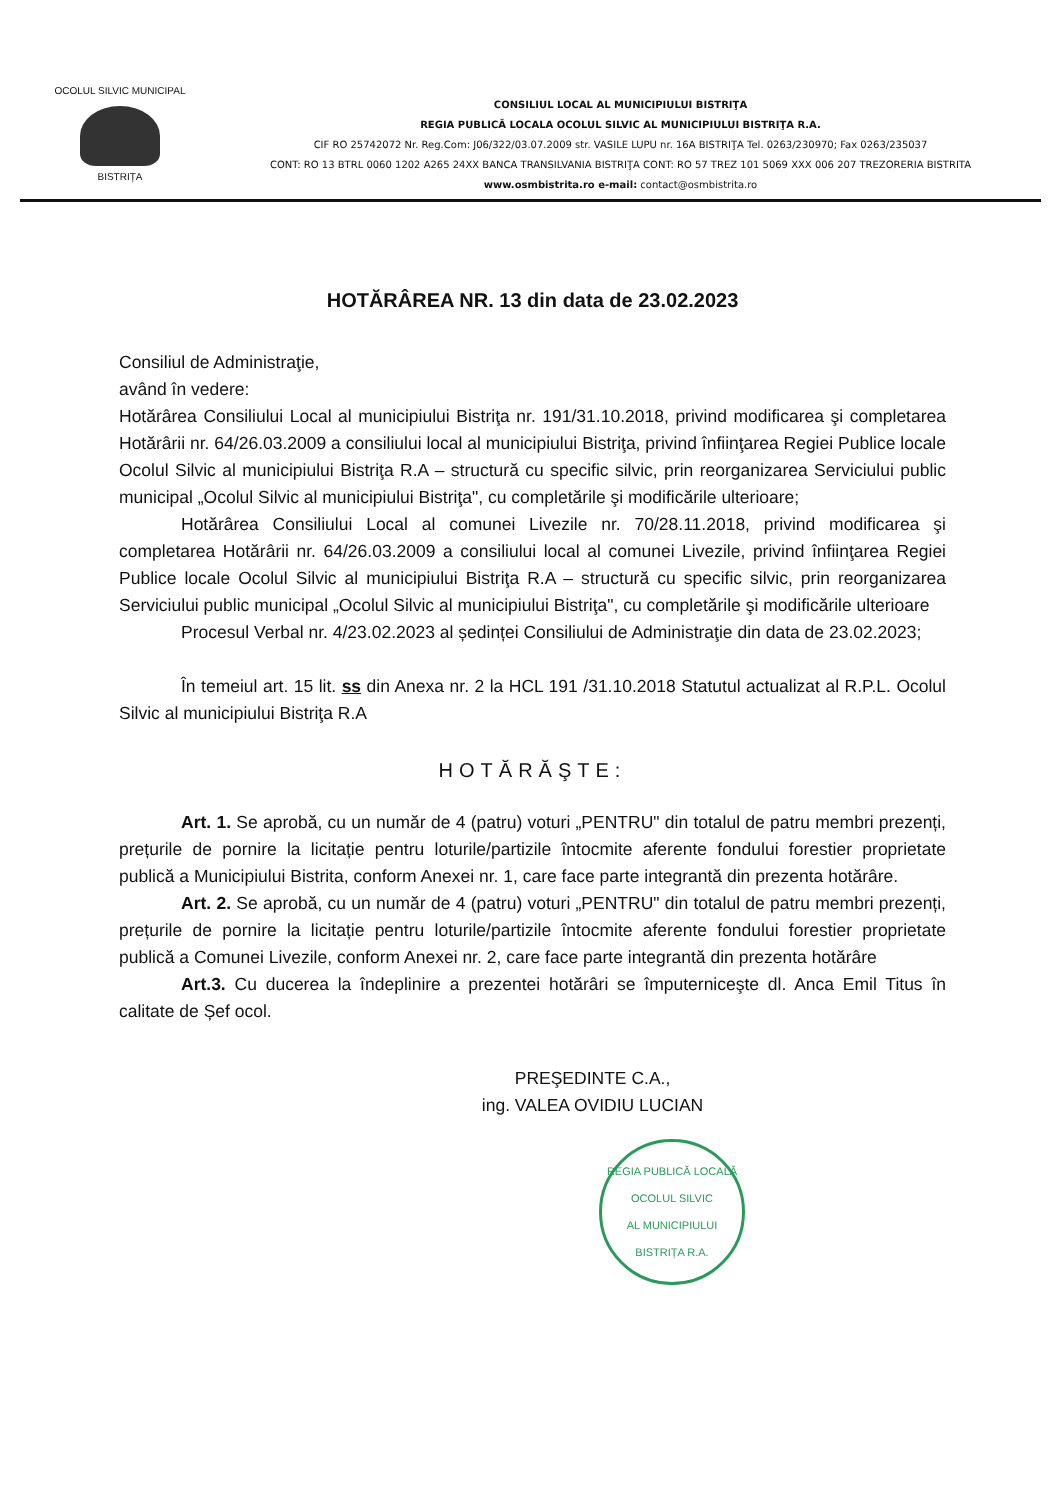OCOLUL SILVIC MUNICIPAL
BISTRIȚA
CONSILIUL LOCAL AL MUNICIPIULUI BISTRIŢA
REGIA PUBLICĂ LOCALA OCOLUL SILVIC AL MUNICIPIULUI BISTRIŢA R.A.
CIF RO 25742072 Nr. Reg.Com: J06/322/03.07.2009 str. VASILE LUPU nr. 16A BISTRIŢA Tel. 0263/230970; Fax 0263/235037
CONT: RO 13 BTRL 0060 1202 A265 24XX BANCA TRANSILVANIA BISTRIŢA CONT: RO 57 TREZ 101 5069 XXX 006 207 TREZORERIA BISTRITA
www.osmbistrita.ro e-mail: contact@osmbistrita.ro
HOTĂRÂREA NR. 13 din data de 23.02.2023
Consiliul de Administraţie,
având în vedere:
Hotărârea Consiliului Local al municipiului Bistriţa nr. 191/31.10.2018, privind modificarea şi completarea Hotărârii nr. 64/26.03.2009 a consiliului local al municipiului Bistriţa, privind înfiinţarea Regiei Publice locale Ocolul Silvic al municipiului Bistriţa R.A – structură cu specific silvic, prin reorganizarea Serviciului public municipal „Ocolul Silvic al municipiului Bistriţa", cu completările şi modificările ulterioare;
Hotărârea Consiliului Local al comunei Livezile nr. 70/28.11.2018, privind modificarea şi completarea Hotărârii nr. 64/26.03.2009 a consiliului local al comunei Livezile, privind înfiinţarea Regiei Publice locale Ocolul Silvic al municipiului Bistriţa R.A – structură cu specific silvic, prin reorganizarea Serviciului public municipal „Ocolul Silvic al municipiului Bistriţa", cu completările şi modificările ulterioare
Procesul Verbal nr. 4/23.02.2023 al ședinței Consiliului de Administraţie din data de 23.02.2023;
În temeiul art. 15 lit. ss din Anexa nr. 2 la HCL 191 /31.10.2018 Statutul actualizat al R.P.L. Ocolul Silvic al municipiului Bistriţa R.A
HOTĂRĂŞTE:
Art. 1. Se aprobă, cu un număr de 4 (patru) voturi „PENTRU" din totalul de patru membri prezenți, prețurile de pornire la licitație pentru loturile/partizile întocmite aferente fondului forestier proprietate publică a Municipiului Bistrita, conform Anexei nr. 1, care face parte integrantă din prezenta hotărâre.
Art. 2. Se aprobă, cu un număr de 4 (patru) voturi „PENTRU" din totalul de patru membri prezenți, prețurile de pornire la licitație pentru loturile/partizile întocmite aferente fondului forestier proprietate publică a Comunei Livezile, conform Anexei nr. 2, care face parte integrantă din prezenta hotărâre
Art.3. Cu ducerea la îndeplinire a prezentei hotărâri se împuterniceşte dl. Anca Emil Titus în calitate de Șef ocol.
PREŞEDINTE C.A.,
ing. VALEA OVIDIU LUCIAN
REGIA PUBLICĂ LOCALĂ
OCOLUL SILVIC
AL MUNICIPIULUI
BISTRIȚA R.A.